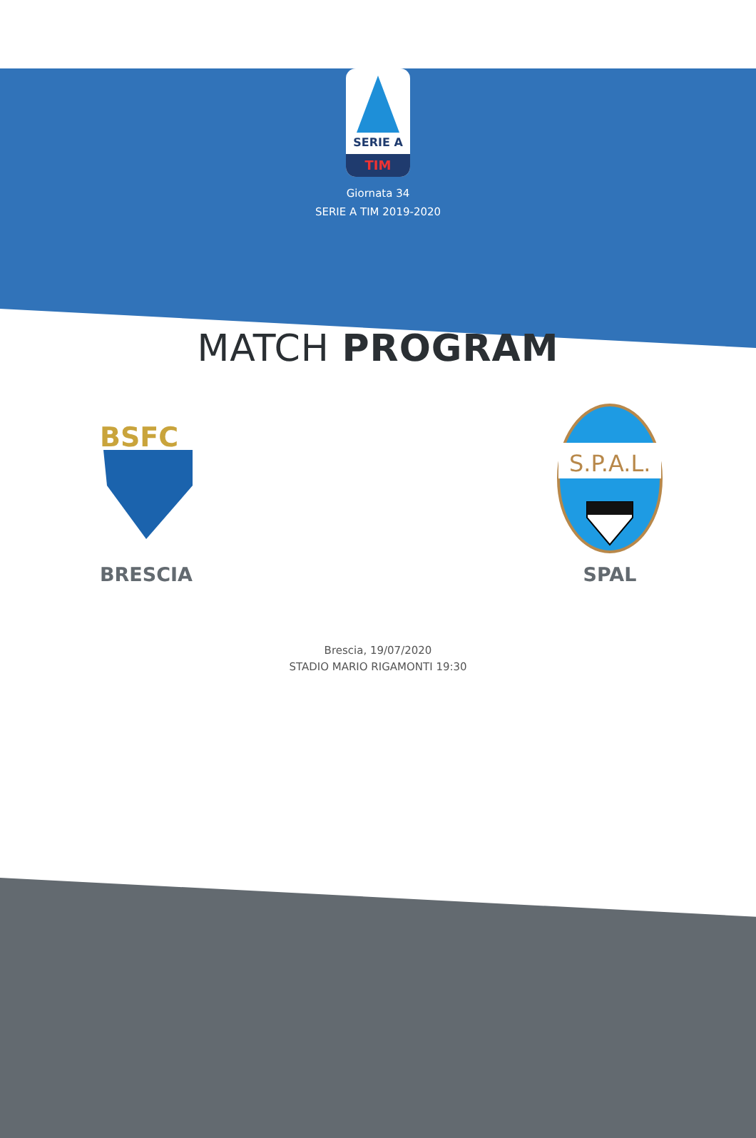SERIE A
TIM
Giornata 34
SERIE A TIM 2019-2020
MATCH PROGRAM
BSFC
BRESCIA
S.P.A.L.
SPAL
Brescia, 19/07/2020
STADIO MARIO RIGAMONTI 19:30